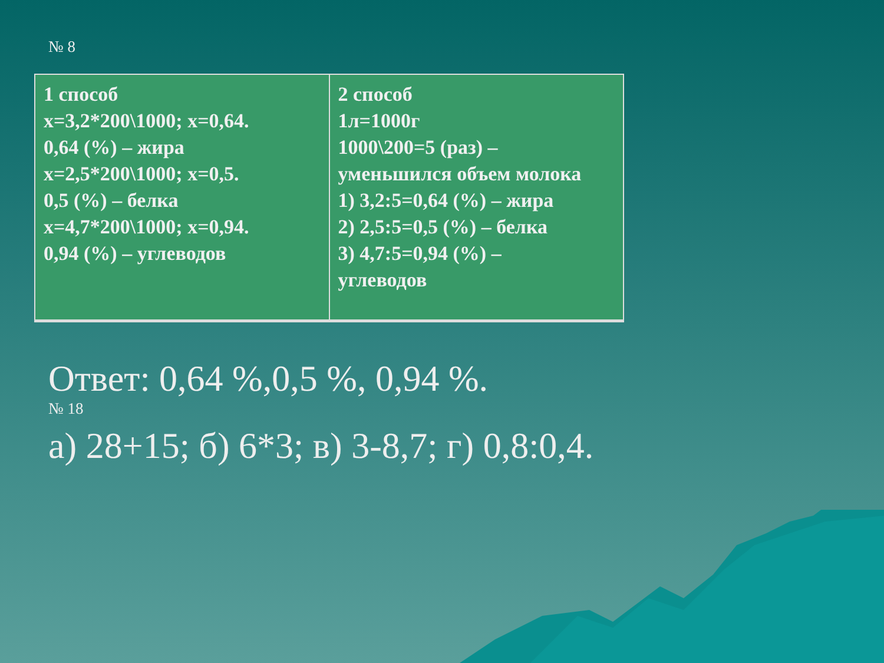№ 8
| 1 способ х=3,2*200\1000; х=0,64. 0,64 (%) – жира х=2,5*200\1000; х=0,5. 0,5 (%) – белка х=4,7*200\1000; х=0,94. 0,94 (%) – углеводов | 2 способ 1л=1000г 1000\200=5 (раз) – уменьшился объем молока 1) 3,2:5=0,64 (%) – жира 2) 2,5:5=0,5 (%) – белка 3) 4,7:5=0,94 (%) – углеводов |
Ответ: 0,64 %,0,5 %, 0,94 %.
№ 18
а) 28+15; б) 6*3; в) 3-8,7; г) 0,8:0,4.